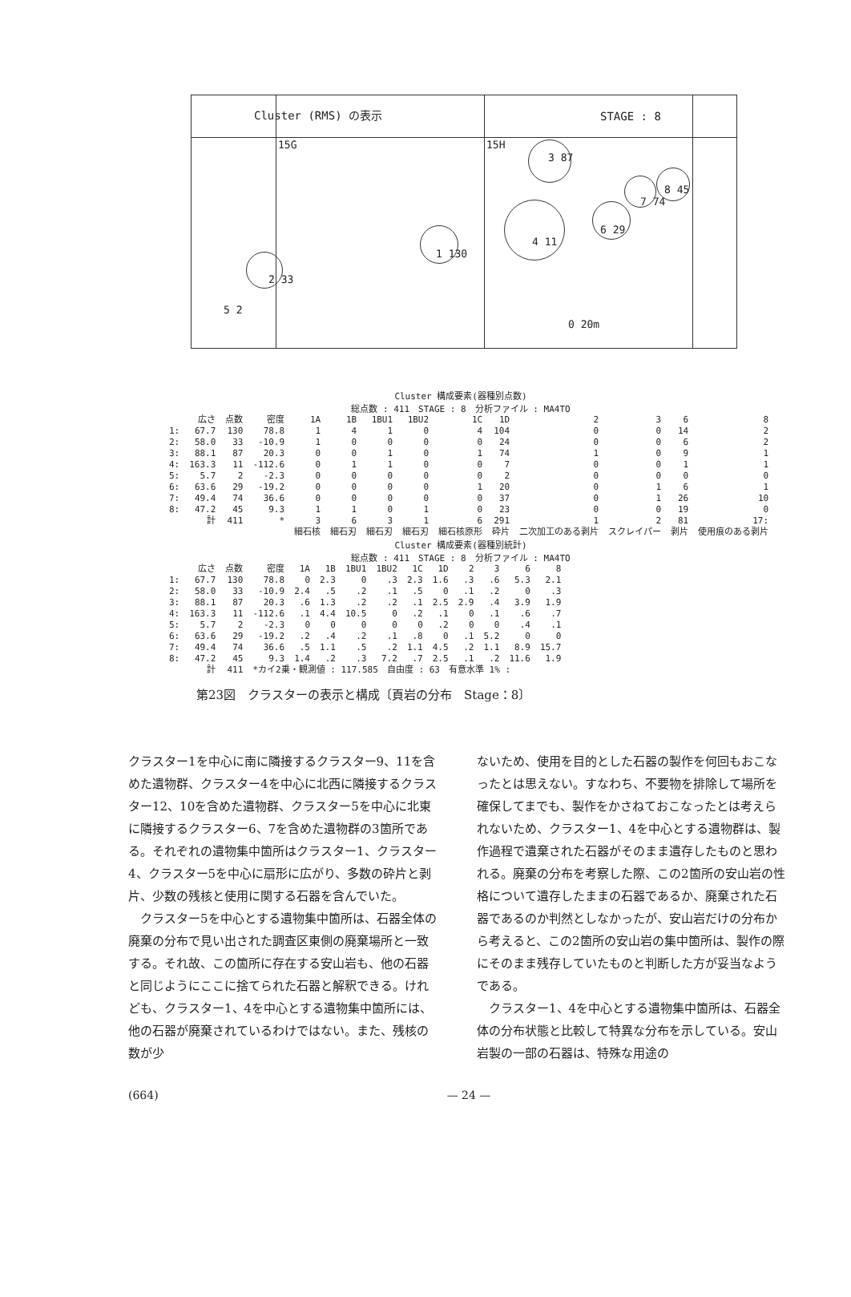Cluster (RMS) の表示 STAGE : 8
15G 15H
3 87
7 74
8 45
4 11
6 29
1 130
2 33
5 2
0 20m
Cluster 構成要素(器種別点数)
総点数 : 411　STAGE : 8　分析ファイル : MA4TO
| | 広さ | 点数 | 密度 | 1A | 1B | 1BU1 | 1BU2 | 1C | 1D | 2 | 3 | 6 | 8 |
| --- | --- | --- | --- | --- | --- | --- | --- | --- | --- | --- | --- | --- | --- |
| 1: | 67.7 | 130 | 78.8 | 1 | 4 | 1 | 0 | 4 | 104 | 0 | 0 | 14 | 2 |
| 2: | 58.0 | 33 | -10.9 | 1 | 0 | 0 | 0 | 0 | 24 | 0 | 0 | 6 | 2 |
| 3: | 88.1 | 87 | 20.3 | 0 | 0 | 1 | 0 | 1 | 74 | 1 | 0 | 9 | 1 |
| 4: | 163.3 | 11 | -112.6 | 0 | 1 | 1 | 0 | 0 | 7 | 0 | 0 | 1 | 1 |
| 5: | 5.7 | 2 | -2.3 | 0 | 0 | 0 | 0 | 0 | 2 | 0 | 0 | 0 | 0 |
| 6: | 63.6 | 29 | -19.2 | 0 | 0 | 0 | 0 | 1 | 20 | 0 | 1 | 6 | 1 |
| 7: | 49.4 | 74 | 36.6 | 0 | 0 | 0 | 0 | 0 | 37 | 0 | 1 | 26 | 10 |
| 8: | 47.2 | 45 | 9.3 | 1 | 1 | 0 | 1 | 0 | 23 | 0 | 0 | 19 | 0 |
| | 計 | 411 | * | 3 | 6 | 3 | 1 | 6 | 291 | 1 | 2 | 81 | 17: |
| | | | | 細石核 | 細石刃 | 細石刃 | 細石刃 | 細石核原形 | 砕片 | 二次加工のある剥片 | スクレイパー | 剥片 | 使用痕のある剥片 |
Cluster 構成要素(器種別統計)
総点数 : 411　STAGE : 8　分析ファイル : MA4TO
| | 広さ | 点数 | 密度 | 1A | 1B | 1BU1 | 1BU2 | 1C | 1D | 2 | 3 | 6 | 8 |
| --- | --- | --- | --- | --- | --- | --- | --- | --- | --- | --- | --- | --- | --- |
| 1: | 67.7 | 130 | 78.8 | 0 | 2.3 | 0 | .3 | 2.3 | 1.6 | .3 | .6 | 5.3 | 2.1 |
| 2: | 58.0 | 33 | -10.9 | 2.4 | .5 | .2 | .1 | .5 | 0 | .1 | .2 | 0 | .3 |
| 3: | 88.1 | 87 | 20.3 | .6 | 1.3 | .2 | .2 | .1 | 2.5 | 2.9 | .4 | 3.9 | 1.9 |
| 4: | 163.3 | 11 | -112.6 | .1 | 4.4 | 10.5 | 0 | .2 | .1 | 0 | .1 | .6 | .7 |
| 5: | 5.7 | 2 | -2.3 | 0 | 0 | 0 | 0 | 0 | .2 | 0 | 0 | .4 | .1 |
| 6: | 63.6 | 29 | -19.2 | .2 | .4 | .2 | .1 | .8 | 0 | .1 | 5.2 | 0 | 0 |
| 7: | 49.4 | 74 | 36.6 | .5 | 1.1 | .5 | .2 | 1.1 | 4.5 | .2 | 1.1 | 8.9 | 15.7 |
| 8: | 47.2 | 45 | 9.3 | 1.4 | .2 | .3 | 7.2 | .7 | 2.5 | .1 | .2 | 11.6 | 1.9 |
| | 計 | 411 | *カイ2乗・観測値 : 117.585 自由度 : 63 有意水準 1% : | | | | | | | | | | |
第23図　クラスターの表示と構成〔頁岩の分布　Stage：8〕
クラスター1を中心に南に隣接するクラスター9、11を含めた遺物群、クラスター4を中心に北西に隣接するクラスター12、10を含めた遺物群、クラスター5を中心に北東に隣接するクラスター6、7を含めた遺物群の3箇所である。それぞれの遺物集中箇所はクラスター1、クラスター4、クラスター5を中心に扇形に広がり、多数の砕片と剥片、少数の残核と使用に関する石器を含んでいた。
　クラスター5を中心とする遺物集中箇所は、石器全体の廃棄の分布で見い出された調査区東側の廃棄場所と一致する。それ故、この箇所に存在する安山岩も、他の石器と同じようにここに捨てられた石器と解釈できる。けれども、クラスター1、4を中心とする遺物集中箇所には、他の石器が廃棄されているわけではない。また、残核の数が少
ないため、使用を目的とした石器の製作を何回もおこなったとは思えない。すなわち、不要物を排除して場所を確保してまでも、製作をかさねておこなったとは考えられないため、クラスター1、4を中心とする遺物群は、製作過程で遺棄された石器がそのまま遺存したものと思われる。廃棄の分布を考察した際、この2箇所の安山岩の性格について遺存したままの石器であるか、廃棄された石器であるのか判然としなかったが、安山岩だけの分布から考えると、この2箇所の安山岩の集中箇所は、製作の際にそのまま残存していたものと判断した方が妥当なようである。
　クラスター1、4を中心とする遺物集中箇所は、石器全体の分布状態と比較して特異な分布を示している。安山岩製の一部の石器は、特殊な用途の
(664) — 24 —